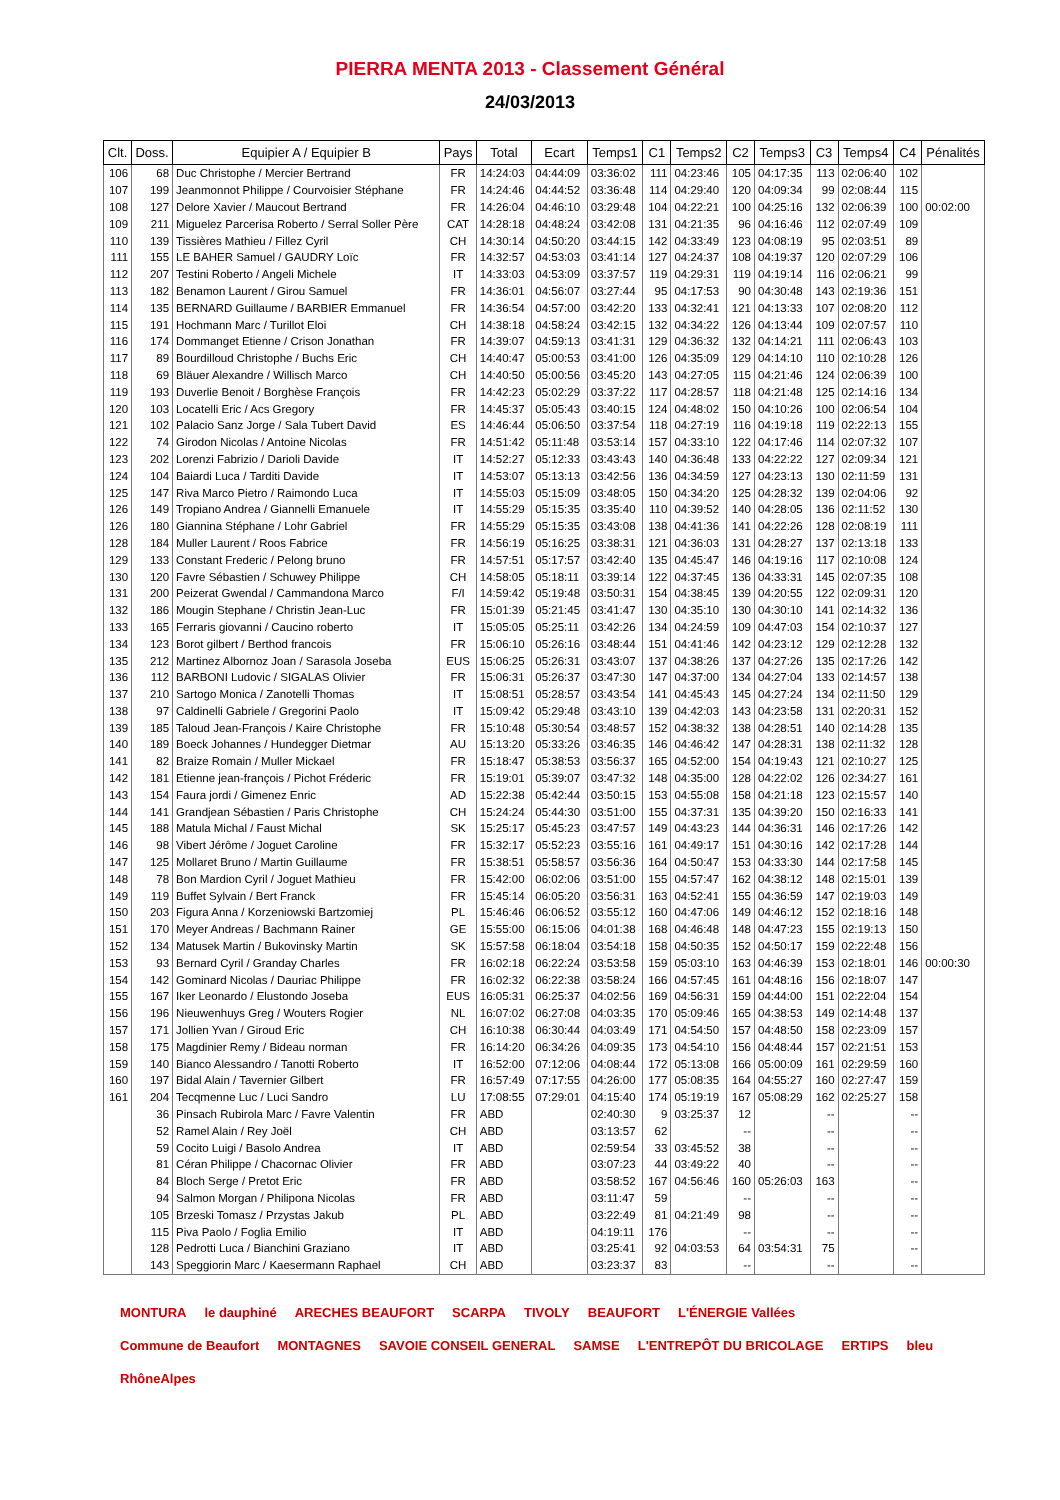PIERRA MENTA 2013 - Classement Général
24/03/2013
| Clt. | Doss. | Equipier A / Equipier B | Pays | Total | Ecart | Temps1 | C1 | Temps2 | C2 | Temps3 | C3 | Temps4 | C4 | Pénalités |
| --- | --- | --- | --- | --- | --- | --- | --- | --- | --- | --- | --- | --- | --- | --- |
| 106 | 68 | Duc Christophe / Mercier Bertrand | FR | 14:24:03 | 04:44:09 | 03:36:02 | 111 | 04:23:46 | 105 | 04:17:35 | 113 | 02:06:40 | 102 | |
| 107 | 199 | Jeanmonnot Philippe / Courvoisier Stéphane | FR | 14:24:46 | 04:44:52 | 03:36:48 | 114 | 04:29:40 | 120 | 04:09:34 | 99 | 02:08:44 | 115 | |
| 108 | 127 | Delore Xavier / Maucout Bertrand | FR | 14:26:04 | 04:46:10 | 03:29:48 | 104 | 04:22:21 | 100 | 04:25:16 | 132 | 02:06:39 | 100 | 00:02:00 |
| 109 | 211 | Miguelez Parcerisa Roberto / Serral Soller Père | CAT | 14:28:18 | 04:48:24 | 03:42:08 | 131 | 04:21:35 | 96 | 04:16:46 | 112 | 02:07:49 | 109 | |
| 110 | 139 | Tissières Mathieu / Fillez Cyril | CH | 14:30:14 | 04:50:20 | 03:44:15 | 142 | 04:33:49 | 123 | 04:08:19 | 95 | 02:03:51 | 89 | |
| 111 | 155 | LE BAHER Samuel / GAUDRY Loïc | FR | 14:32:57 | 04:53:03 | 03:41:14 | 127 | 04:24:37 | 108 | 04:19:37 | 120 | 02:07:29 | 106 | |
| 112 | 207 | Testini Roberto / Angeli Michele | IT | 14:33:03 | 04:53:09 | 03:37:57 | 119 | 04:29:31 | 119 | 04:19:14 | 116 | 02:06:21 | 99 | |
| 113 | 182 | Benamon Laurent / Girou Samuel | FR | 14:36:01 | 04:56:07 | 03:27:44 | 95 | 04:17:53 | 90 | 04:30:48 | 143 | 02:19:36 | 151 | |
| 114 | 135 | BERNARD Guillaume / BARBIER Emmanuel | FR | 14:36:54 | 04:57:00 | 03:42:20 | 133 | 04:32:41 | 121 | 04:13:33 | 107 | 02:08:20 | 112 | |
| 115 | 191 | Hochmann Marc / Turillot Eloi | CH | 14:38:18 | 04:58:24 | 03:42:15 | 132 | 04:34:22 | 126 | 04:13:44 | 109 | 02:07:57 | 110 | |
| 116 | 174 | Dommanget Etienne / Crison Jonathan | FR | 14:39:07 | 04:59:13 | 03:41:31 | 129 | 04:36:32 | 132 | 04:14:21 | 111 | 02:06:43 | 103 | |
| 117 | 89 | Bourdilloud Christophe / Buchs Eric | CH | 14:40:47 | 05:00:53 | 03:41:00 | 126 | 04:35:09 | 129 | 04:14:10 | 110 | 02:10:28 | 126 | |
| 118 | 69 | Bläuer Alexandre / Willisch Marco | CH | 14:40:50 | 05:00:56 | 03:45:20 | 143 | 04:27:05 | 115 | 04:21:46 | 124 | 02:06:39 | 100 | |
| 119 | 193 | Duverlie Benoit / Borghèse François | FR | 14:42:23 | 05:02:29 | 03:37:22 | 117 | 04:28:57 | 118 | 04:21:48 | 125 | 02:14:16 | 134 | |
| 120 | 103 | Locatelli Eric / Acs Gregory | FR | 14:45:37 | 05:05:43 | 03:40:15 | 124 | 04:48:02 | 150 | 04:10:26 | 100 | 02:06:54 | 104 | |
| 121 | 102 | Palacio Sanz Jorge / Sala Tubert David | ES | 14:46:44 | 05:06:50 | 03:37:54 | 118 | 04:27:19 | 116 | 04:19:18 | 119 | 02:22:13 | 155 | |
| 122 | 74 | Girodon Nicolas / Antoine Nicolas | FR | 14:51:42 | 05:11:48 | 03:53:14 | 157 | 04:33:10 | 122 | 04:17:46 | 114 | 02:07:32 | 107 | |
| 123 | 202 | Lorenzi Fabrizio / Darioli Davide | IT | 14:52:27 | 05:12:33 | 03:43:43 | 140 | 04:36:48 | 133 | 04:22:22 | 127 | 02:09:34 | 121 | |
| 124 | 104 | Baiardi Luca / Tarditi Davide | IT | 14:53:07 | 05:13:13 | 03:42:56 | 136 | 04:34:59 | 127 | 04:23:13 | 130 | 02:11:59 | 131 | |
| 125 | 147 | Riva Marco Pietro / Raimondo Luca | IT | 14:55:03 | 05:15:09 | 03:48:05 | 150 | 04:34:20 | 125 | 04:28:32 | 139 | 02:04:06 | 92 | |
| 126 | 149 | Tropiano Andrea / Giannelli Emanuele | IT | 14:55:29 | 05:15:35 | 03:35:40 | 110 | 04:39:52 | 140 | 04:28:05 | 136 | 02:11:52 | 130 | |
| 126 | 180 | Giannina Stéphane / Lohr Gabriel | FR | 14:55:29 | 05:15:35 | 03:43:08 | 138 | 04:41:36 | 141 | 04:22:26 | 128 | 02:08:19 | 111 | |
| 128 | 184 | Muller Laurent / Roos Fabrice | FR | 14:56:19 | 05:16:25 | 03:38:31 | 121 | 04:36:03 | 131 | 04:28:27 | 137 | 02:13:18 | 133 | |
| 129 | 133 | Constant Frederic / Pelong bruno | FR | 14:57:51 | 05:17:57 | 03:42:40 | 135 | 04:45:47 | 146 | 04:19:16 | 117 | 02:10:08 | 124 | |
| 130 | 120 | Favre Sébastien / Schuwey Philippe | CH | 14:58:05 | 05:18:11 | 03:39:14 | 122 | 04:37:45 | 136 | 04:33:31 | 145 | 02:07:35 | 108 | |
| 131 | 200 | Peizerat Gwendal / Cammandona Marco | F/I | 14:59:42 | 05:19:48 | 03:50:31 | 154 | 04:38:45 | 139 | 04:20:55 | 122 | 02:09:31 | 120 | |
| 132 | 186 | Mougin Stephane / Christin Jean-Luc | FR | 15:01:39 | 05:21:45 | 03:41:47 | 130 | 04:35:10 | 130 | 04:30:10 | 141 | 02:14:32 | 136 | |
| 133 | 165 | Ferraris giovanni / Caucino roberto | IT | 15:05:05 | 05:25:11 | 03:42:26 | 134 | 04:24:59 | 109 | 04:47:03 | 154 | 02:10:37 | 127 | |
| 134 | 123 | Borot gilbert / Berthod francois | FR | 15:06:10 | 05:26:16 | 03:48:44 | 151 | 04:41:46 | 142 | 04:23:12 | 129 | 02:12:28 | 132 | |
| 135 | 212 | Martinez Albornoz Joan / Sarasola Joseba | EUS | 15:06:25 | 05:26:31 | 03:43:07 | 137 | 04:38:26 | 137 | 04:27:26 | 135 | 02:17:26 | 142 | |
| 136 | 112 | BARBONI Ludovic / SIGALAS Olivier | FR | 15:06:31 | 05:26:37 | 03:47:30 | 147 | 04:37:00 | 134 | 04:27:04 | 133 | 02:14:57 | 138 | |
| 137 | 210 | Sartogo Monica / Zanotelli Thomas | IT | 15:08:51 | 05:28:57 | 03:43:54 | 141 | 04:45:43 | 145 | 04:27:24 | 134 | 02:11:50 | 129 | |
| 138 | 97 | Caldinelli Gabriele / Gregorini Paolo | IT | 15:09:42 | 05:29:48 | 03:43:10 | 139 | 04:42:03 | 143 | 04:23:58 | 131 | 02:20:31 | 152 | |
| 139 | 185 | Taloud Jean-François / Kaire Christophe | FR | 15:10:48 | 05:30:54 | 03:48:57 | 152 | 04:38:32 | 138 | 04:28:51 | 140 | 02:14:28 | 135 | |
| 140 | 189 | Boeck Johannes / Hundegger Dietmar | AU | 15:13:20 | 05:33:26 | 03:46:35 | 146 | 04:46:42 | 147 | 04:28:31 | 138 | 02:11:32 | 128 | |
| 141 | 82 | Braize Romain / Muller Mickael | FR | 15:18:47 | 05:38:53 | 03:56:37 | 165 | 04:52:00 | 154 | 04:19:43 | 121 | 02:10:27 | 125 | |
| 142 | 181 | Etienne jean-françois / Pichot Fréderic | FR | 15:19:01 | 05:39:07 | 03:47:32 | 148 | 04:35:00 | 128 | 04:22:02 | 126 | 02:34:27 | 161 | |
| 143 | 154 | Faura jordi / Gimenez Enric | AD | 15:22:38 | 05:42:44 | 03:50:15 | 153 | 04:55:08 | 158 | 04:21:18 | 123 | 02:15:57 | 140 | |
| 144 | 141 | Grandjean Sébastien / Paris Christophe | CH | 15:24:24 | 05:44:30 | 03:51:00 | 155 | 04:37:31 | 135 | 04:39:20 | 150 | 02:16:33 | 141 | |
| 145 | 188 | Matula Michal / Faust Michal | SK | 15:25:17 | 05:45:23 | 03:47:57 | 149 | 04:43:23 | 144 | 04:36:31 | 146 | 02:17:26 | 142 | |
| 146 | 98 | Vibert Jérôme / Joguet Caroline | FR | 15:32:17 | 05:52:23 | 03:55:16 | 161 | 04:49:17 | 151 | 04:30:16 | 142 | 02:17:28 | 144 | |
| 147 | 125 | Mollaret Bruno / Martin Guillaume | FR | 15:38:51 | 05:58:57 | 03:56:36 | 164 | 04:50:47 | 153 | 04:33:30 | 144 | 02:17:58 | 145 | |
| 148 | 78 | Bon Mardion Cyril / Joguet Mathieu | FR | 15:42:00 | 06:02:06 | 03:51:00 | 155 | 04:57:47 | 162 | 04:38:12 | 148 | 02:15:01 | 139 | |
| 149 | 119 | Buffet Sylvain / Bert Franck | FR | 15:45:14 | 06:05:20 | 03:56:31 | 163 | 04:52:41 | 155 | 04:36:59 | 147 | 02:19:03 | 149 | |
| 150 | 203 | Figura Anna / Korzeniowski Bartzomiej | PL | 15:46:46 | 06:06:52 | 03:55:12 | 160 | 04:47:06 | 149 | 04:46:12 | 152 | 02:18:16 | 148 | |
| 151 | 170 | Meyer Andreas / Bachmann Rainer | GE | 15:55:00 | 06:15:06 | 04:01:38 | 168 | 04:46:48 | 148 | 04:47:23 | 155 | 02:19:13 | 150 | |
| 152 | 134 | Matusek Martin / Bukovinsky Martin | SK | 15:57:58 | 06:18:04 | 03:54:18 | 158 | 04:50:35 | 152 | 04:50:17 | 159 | 02:22:48 | 156 | |
| 153 | 93 | Bernard Cyril / Granday Charles | FR | 16:02:18 | 06:22:24 | 03:53:58 | 159 | 05:03:10 | 163 | 04:46:39 | 153 | 02:18:01 | 146 | 00:00:30 |
| 154 | 142 | Gominard Nicolas / Dauriac Philippe | FR | 16:02:32 | 06:22:38 | 03:58:24 | 166 | 04:57:45 | 161 | 04:48:16 | 156 | 02:18:07 | 147 | |
| 155 | 167 | Iker Leonardo / Elustondo Joseba | EUS | 16:05:31 | 06:25:37 | 04:02:56 | 169 | 04:56:31 | 159 | 04:44:00 | 151 | 02:22:04 | 154 | |
| 156 | 196 | Nieuwenhuys Greg / Wouters Rogier | NL | 16:07:02 | 06:27:08 | 04:03:35 | 170 | 05:09:46 | 165 | 04:38:53 | 149 | 02:14:48 | 137 | |
| 157 | 171 | Jollien Yvan / Giroud Eric | CH | 16:10:38 | 06:30:44 | 04:03:49 | 171 | 04:54:50 | 157 | 04:48:50 | 158 | 02:23:09 | 157 | |
| 158 | 175 | Magdinier Remy / Bideau norman | FR | 16:14:20 | 06:34:26 | 04:09:35 | 173 | 04:54:10 | 156 | 04:48:44 | 157 | 02:21:51 | 153 | |
| 159 | 140 | Bianco Alessandro / Tanotti Roberto | IT | 16:52:00 | 07:12:06 | 04:08:44 | 172 | 05:13:08 | 166 | 05:00:09 | 161 | 02:29:59 | 160 | |
| 160 | 197 | Bidal Alain / Tavernier Gilbert | FR | 16:57:49 | 07:17:55 | 04:26:00 | 177 | 05:08:35 | 164 | 04:55:27 | 160 | 02:27:47 | 159 | |
| 161 | 204 | Tecqmenne Luc / Luci Sandro | LU | 17:08:55 | 07:29:01 | 04:15:40 | 174 | 05:19:19 | 167 | 05:08:29 | 162 | 02:25:27 | 158 | |
| | 36 | Pinsach Rubirola Marc / Favre Valentin | FR | ABD | | 02:40:30 | 9 | 03:25:37 | 12 | | -- | | -- | |
| | 52 | Ramel Alain / Rey Joël | CH | ABD | | 03:13:57 | 62 | | -- | | -- | | -- | |
| | 59 | Cocito Luigi / Basolo Andrea | IT | ABD | | 02:59:54 | 33 | 03:45:52 | 38 | | -- | | -- | |
| | 81 | Céran Philippe / Chacornac Olivier | FR | ABD | | 03:07:23 | 44 | 03:49:22 | 40 | | -- | | -- | |
| | 84 | Bloch Serge / Pretot Eric | FR | ABD | | 03:58:52 | 167 | 04:56:46 | 160 | 05:26:03 | 163 | | -- | |
| | 94 | Salmon Morgan / Philipona Nicolas | FR | ABD | | 03:11:47 | 59 | | -- | | -- | | -- | |
| | 105 | Brzeski Tomasz / Przystas Jakub | PL | ABD | | 03:22:49 | 81 | 04:21:49 | 98 | | -- | | -- | |
| | 115 | Piva Paolo / Foglia Emilio | IT | ABD | | 04:19:11 | 176 | | -- | | -- | | -- | |
| | 128 | Pedrotti Luca / Bianchini Graziano | IT | ABD | | 03:25:41 | 92 | 04:03:53 | 64 | 03:54:31 | 75 | | -- | |
| | 143 | Speggiorin Marc / Kaesermann Raphael | CH | ABD | | 03:23:37 | 83 | | -- | | -- | | -- | |
MONTURA le dauphiné ARECHES BEAUFORT SCARPA TIVOLY BEAUFORT L'ÉNERGIE Vallées Commune de Beaufort MONTAGNES SAVOIE CONSEIL GENERAL SAMSE L'ENTREPÔT DU BRICOLAGE ERTIPS bleu RhôneAlpes